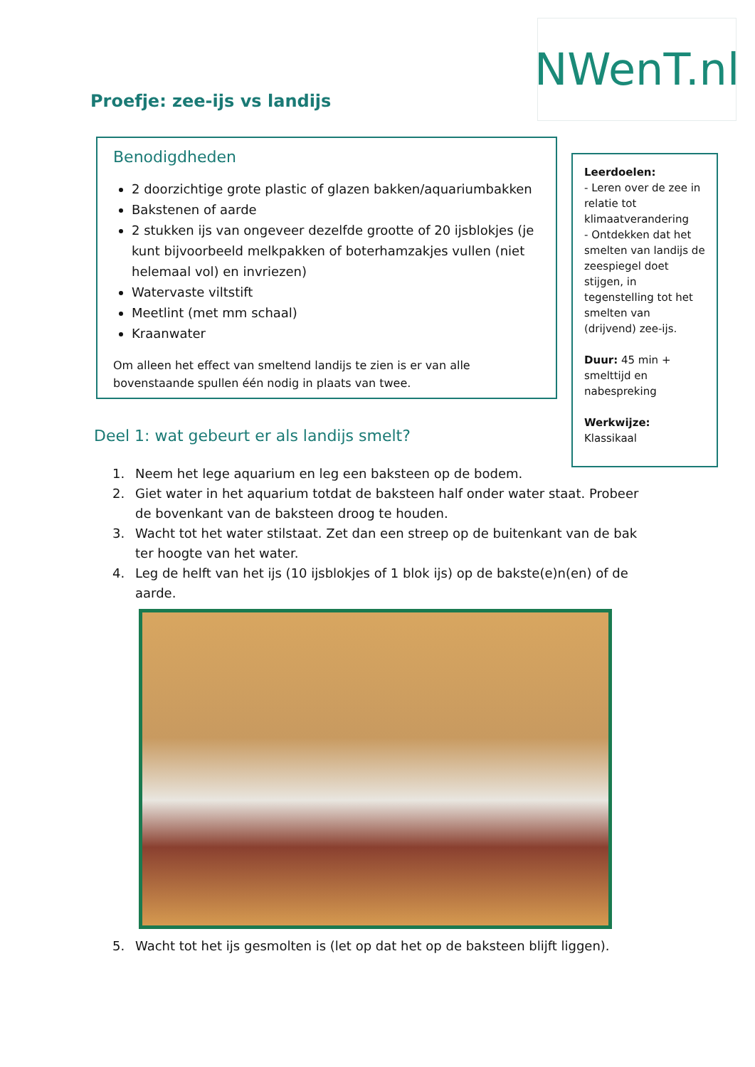NWenT.nl
Proefje: zee-ijs vs landijs
Benodigdheden
2 doorzichtige grote plastic of glazen bakken/aquariumbakken
Bakstenen of aarde
2 stukken ijs van ongeveer dezelfde grootte of 20 ijsblokjes (je kunt bijvoorbeeld melkpakken of boterhamzakjes vullen (niet helemaal vol) en invriezen)
Watervaste viltstift
Meetlint (met mm schaal)
Kraanwater
Om alleen het effect van smeltend landijs te zien is er van alle bovenstaande spullen één nodig in plaats van twee.
Leerdoelen:
- Leren over de zee in relatie tot klimaatverandering
- Ontdekken dat het smelten van landijs de zeespiegel doet stijgen, in tegenstelling tot het smelten van (drijvend) zee-ijs.
Duur: 45 min + smelttijd en nabespreking
Werkwijze:
Klassikaal
Deel 1: wat gebeurt er als landijs smelt?
1. Neem het lege aquarium en leg een baksteen op de bodem.
2. Giet water in het aquarium totdat de baksteen half onder water staat. Probeer de bovenkant van de baksteen droog te houden.
3. Wacht tot het water stilstaat. Zet dan een streep op de buitenkant van de bak ter hoogte van het water.
4. Leg de helft van het ijs (10 ijsblokjes of 1 blok ijs) op de bakste(e)n(en) of de aarde.
5. Wacht tot het ijs gesmolten is (let op dat het op de baksteen blijft liggen).